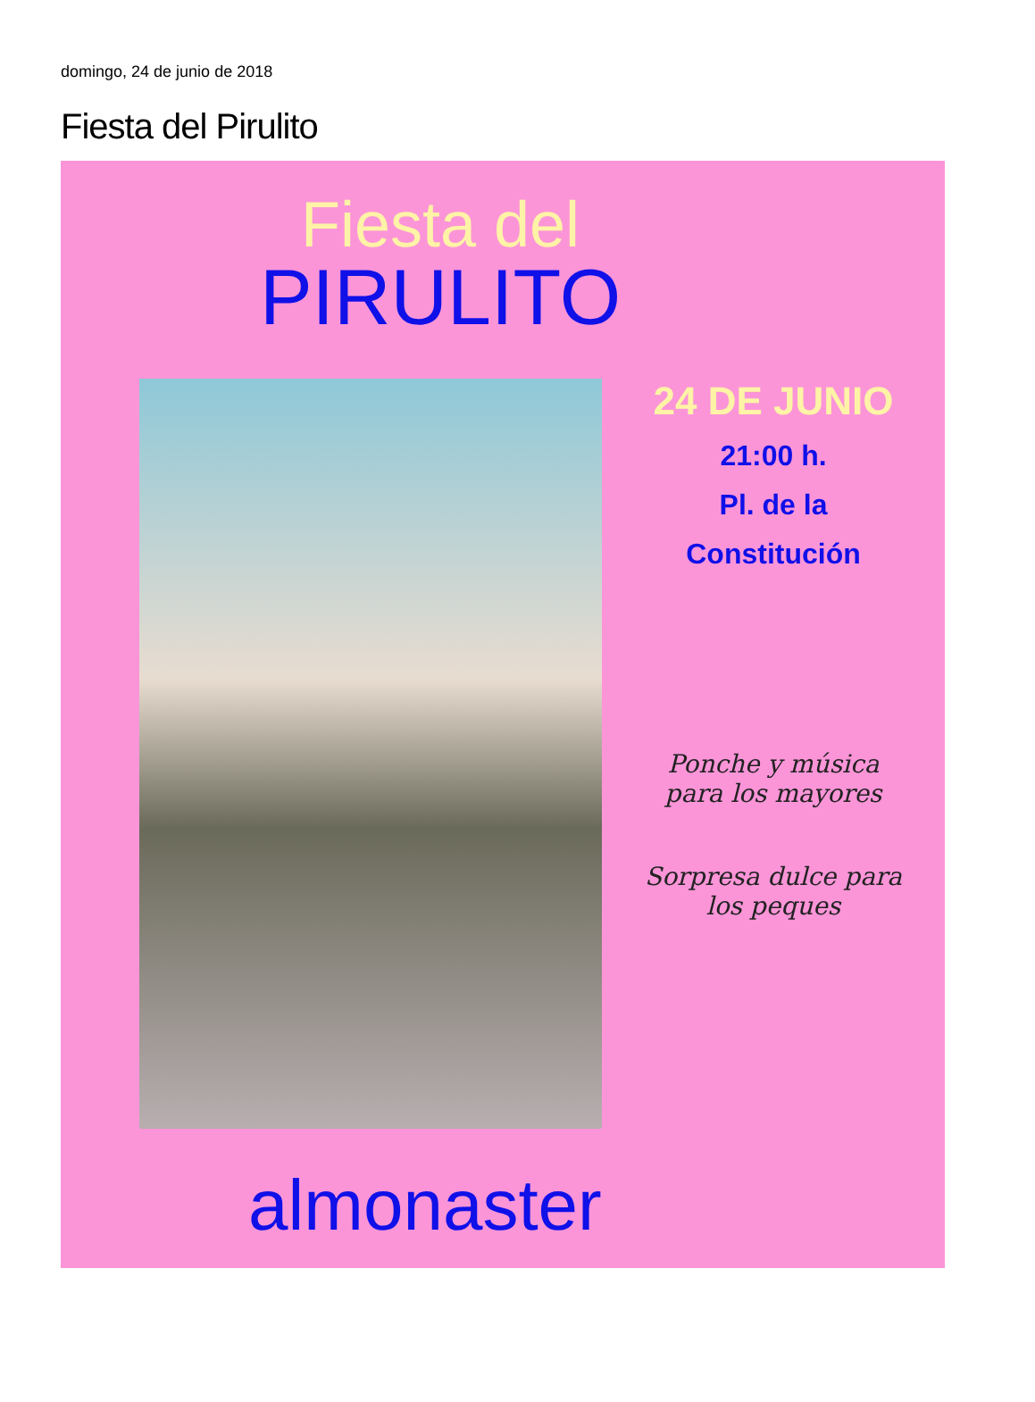domingo, 24 de junio de 2018
Fiesta del Pirulito
Fiesta del
PIRULITO
24 DE JUNIO
21:00 h.
Pl. de la
Constitución
Ponche y música
para los mayores
Sorpresa dulce para
los peques
almonaster